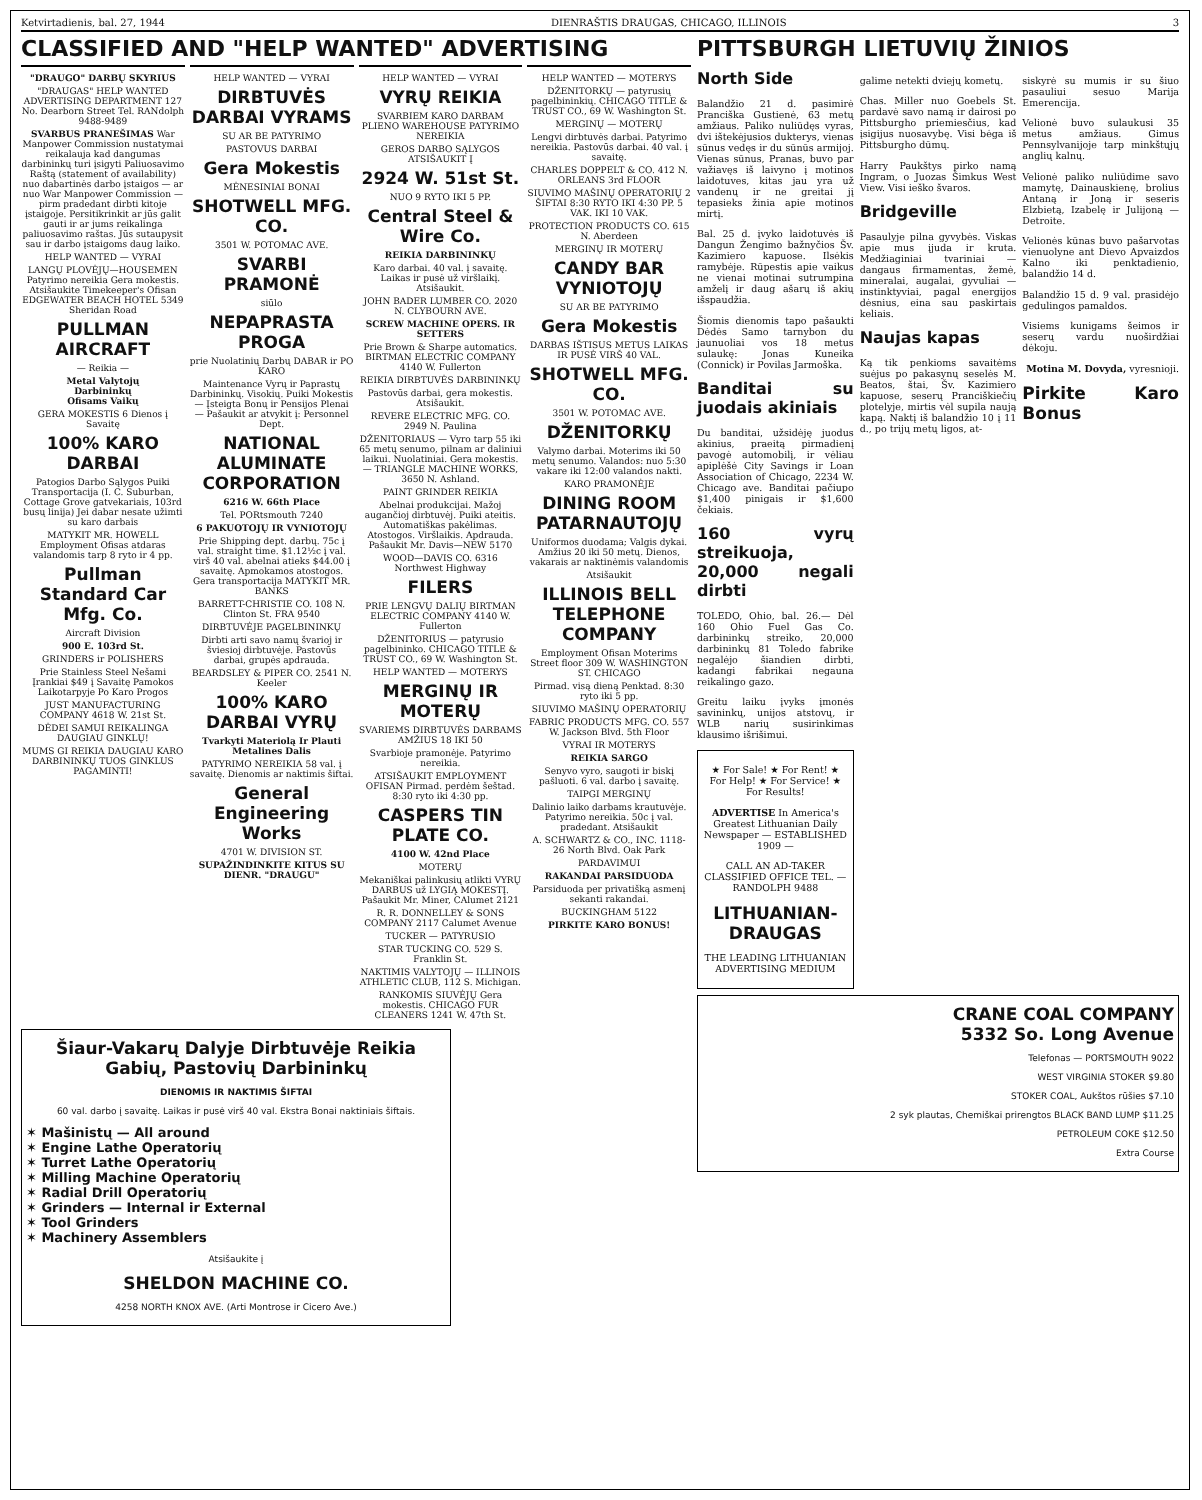Ketvirtadienis, bal. 27, 1944 DIENRAŠTIS DRAUGAS, CHICAGO, ILLINOIS 3
CLASSIFIED AND "HELP WANTED" ADVERTISING
"DRAUGO" DARBŲ SKYRIUS
"DRAUGAS" HELP WANTED ADVERTISING DEPARTMENT 127 No. Dearborn Street Tel. RANdolph 9488-9489
SVARBUS PRANEŠIMAS War Manpower Commission nustatymai reikalauja kad dangumas darbininkų turi įsigyti Paliuosavimo Raštą (statement of availability) nuo dabartinės darbo įstaigos — ar nuo War Manpower Commission — pirm pradedant dirbti kitoje įstaigoje. Persitikrinkit ar jūs galit gauti ir ar jums reikalinga paliuosavimo raštas. Jūs sutaupysit sau ir darbo įstaigoms daug laiko.
HELP WANTED — VYRAI
LANGŲ PLOVĖJŲ—HOUSEMEN Patyrimo nereikia Gera mokestis. Atsišaukite Timekeeper's Ofisan EDGEWATER BEACH HOTEL 5349 Sheridan Road
PULLMAN AIRCRAFT
— Reikia —
Metal Valytojų
Darbininkų
Ofisams Vaikų
GERA MOKESTIS 6 Dienos į Savaitę
100% KARO DARBAI
Patogios Darbo Sąlygos Puiki Transportacija (I. C. Suburban, Cottage Grove gatvekariais, 103rd busų linija) Jei dabar nesate užimti su karo darbais
MATYKIT MR. HOWELL Employment Ofisas atdaras valandomis tarp 8 ryto ir 4 pp.
Pullman Standard Car Mfg. Co.
Aircraft Division
900 E. 103rd St.
GRINDERS ir POLISHERS
Prie Stainless Steel Nešami Įrankiai $49 į Savaitę Pamokos Laikotarpyje Po Karo Progos
JUST MANUFACTURING COMPANY 4618 W. 21st St.
DĖDEI SAMUI REIKALINGA DAUGIAU GINKLŲ!
MUMS GI REIKIA DAUGIAU KARO DARBININKŲ TUOS GINKLUS PAGAMINTI!
HELP WANTED — VYRAI
DIRBTUVĖS DARBAI VYRAMS
SU AR BE PATYRIMO
PASTOVUS DARBAI
Gera Mokestis
MĖNESINIAI BONAI
SHOTWELL MFG. CO.
3501 W. POTOMAC AVE.
SVARBI PRAMONĖ
siūlo
NEPAPRASTA PROGA
prie Nuolatinių Darbų DABAR ir PO KARO
Maintenance Vyrų ir Paprastų Darbininkų. Visokių. Puiki Mokestis — Įsteigta Bonų ir Pensijos Plenai — Pašaukit ar atvykit į: Personnel Dept.
NATIONAL ALUMINATE CORPORATION
6216 W. 66th Place
Tel. PORtsmouth 7240
6 PAKUOTOJŲ IR VYNIOTOJŲ
Prie Shipping dept. darbų. 75c į val. straight time. $1.12½c į val. virš 40 val. abelnai atieks $44.00 į savaitę. Apmokamos atostogos. Gera transportacija MATYKIT MR. BANKS
BARRETT-CHRISTIE CO. 108 N. Clinton St. FRA 9540
DIRBTUVĖJE PAGELBININKŲ
Dirbti arti savo namų švarioj ir šviesioj dirbtuvėje. Pastovūs darbai, grupės apdrauda.
BEARDSLEY & PIPER CO. 2541 N. Keeler
100% KARO DARBAI VYRŲ
Tvarkyti Materiolą Ir Plauti Metalines Dalis
PATYRIMO NEREIKIA 58 val. į savaitę. Dienomis ar naktimis šiftai.
General Engineering Works
4701 W. DIVISION ST.
SUPAŽINDINKITE KITUS SU DIENR. "DRAUGU"
HELP WANTED — VYRAI
VYRŲ REIKIA
SVARBIEM KARO DARBAM PLIENO WAREHOUSE PATYRIMO NEREIKIA
GEROS DARBO SĄLYGOS ATSIŠAUKIT Į
2924 W. 51st St.
NUO 9 RYTO IKI 5 PP.
Central Steel & Wire Co.
REIKIA DARBININKŲ
Karo darbai. 40 val. į savaitę. Laikas ir pusė už viršlaikį. Atsišaukit.
JOHN BADER LUMBER CO. 2020 N. CLYBOURN AVE.
SCREW MACHINE OPERS. IR SETTERS
Prie Brown & Sharpe automatics. BIRTMAN ELECTRIC COMPANY 4140 W. Fullerton
REIKIA DIRBTUVĖS DARBININKŲ
Pastovūs darbai, gera mokestis. Atsišaukit.
REVERE ELECTRIC MFG. CO. 2949 N. Paulina
DŽENITORIAUS — Vyro tarp 55 iki 65 metų senumo, pilnam ar daliniui laikui. Nuolatiniai. Gera mokestis. — TRIANGLE MACHINE WORKS, 3650 N. Ashland.
PAINT GRINDER REIKIA
Abelnai produkcijai. Mažoj augančioj dirbtuvėj. Puiki ateitis. Automatiškas pakėlimas. Atostogos. Viršlaikis. Apdrauda. Pašaukit Mr. Davis—NEW 5170
WOOD—DAVIS CO. 6316 Northwest Highway
FILERS
PRIE LENGVŲ DALIŲ BIRTMAN ELECTRIC COMPANY 4140 W. Fullerton
DŽENITORIUS — patyrusio pagelbininko. CHICAGO TITLE & TRUST CO., 69 W. Washington St.
HELP WANTED — MOTERYS
MERGINŲ IR MOTERŲ
SVARIEMS DIRBTUVĖS DARBAMS AMŽIUS 18 IKI 50
Svarbioje pramonėje. Patyrimo nereikia.
ATSIŠAUKIT EMPLOYMENT OFISAN Pirmad. perdėm šeštad. 8:30 ryto iki 4:30 pp.
CASPERS TIN PLATE CO.
4100 W. 42nd Place
MOTERŲ
Mekaniškai palinkusių atlikti VYRŲ DARBUS už LYGIĄ MOKESTĮ. Pašaukit Mr. Miner, CAlumet 2121
R. R. DONNELLEY & SONS COMPANY 2117 Calumet Avenue
TUCKER — PATYRUSIO
STAR TUCKING CO. 529 S. Franklin St.
NAKTIMIS VALYTOJŲ — ILLINOIS ATHLETIC CLUB, 112 S. Michigan.
RANKOMIS SIUVĖJŲ Gera mokestis. CHICAGO FUR CLEANERS 1241 W. 47th St.
HELP WANTED — MOTERYS
DŽENITORKŲ — patyrusių pagelbininkių. CHICAGO TITLE & TRUST CO., 69 W. Washington St.
MERGINŲ — MOTERŲ
Lengvi dirbtuvės darbai. Patyrimo nereikia. Pastovūs darbai. 40 val. į savaitę.
CHARLES DOPPELT & CO. 412 N. ORLEANS 3rd FLOOR
SIUVIMO MAŠINŲ OPERATORIŲ 2 ŠIFTAI 8:30 RYTO IKI 4:30 PP. 5 VAK. IKI 10 VAK.
PROTECTION PRODUCTS CO. 615 N. Aberdeen
MERGINŲ IR MOTERŲ
CANDY BAR VYNIOTOJŲ
SU AR BE PATYRIMO
Gera Mokestis
DARBAS IŠTISUS METUS LAIKAS IR PUSĖ VIRŠ 40 VAL.
SHOTWELL MFG. CO.
3501 W. POTOMAC AVE.
DŽENITORKŲ
Valymo darbai. Moterims iki 50 metų senumo. Valandos: nuo 5:30 vakare iki 12:00 valandos nakti.
KARO PRAMONĖJE
DINING ROOM PATARNAUTOJŲ
Uniformos duodama; Valgis dykai. Amžius 20 iki 50 metų. Dienos, vakarais ar naktinėmis valandomis
Atsišaukit
ILLINOIS BELL TELEPHONE COMPANY
Employment Ofisan Moterims Street floor 309 W. WASHINGTON ST. CHICAGO
Pirmad. visą dieną Penktad. 8:30 ryto iki 5 pp.
SIUVIMO MAŠINŲ OPERATORIŲ
FABRIC PRODUCTS MFG. CO. 557 W. Jackson Blvd. 5th Floor
VYRAI IR MOTERYS
REIKIA SARGO
Senyvo vyro, saugoti ir biskį pašluoti. 6 val. darbo į savaitę.
TAIPGI MERGINŲ
Dalinio laiko darbams krautuvėje. Patyrimo nereikia. 50c į val. pradedant. Atsišaukit
A. SCHWARTZ & CO., INC. 1118-26 North Blvd. Oak Park
PARDAVIMUI
RAKANDAI PARSIDUODA
Parsiduoda per privatišką asmenį sekanti rakandai.
BUCKINGHAM 5122
PIRKITE KARO BONUS!
Šiaur-Vakarų Dalyje Dirbtuvėje Reikia Gabių, Pastovių Darbininkų
DIENOMIS IR NAKTIMIS ŠIFTAI
60 val. darbo į savaitę. Laikas ir pusė virš 40 val. Ekstra Bonai naktiniais šiftais.
✶ Mašinistų — All around
✶ Engine Lathe Operatorių
✶ Turret Lathe Operatorių
✶ Milling Machine Operatorių
✶ Radial Drill Operatorių
✶ Grinders — Internal ir External
✶ Tool Grinders
✶ Machinery Assemblers
Atsišaukite į
SHELDON MACHINE CO.
4258 NORTH KNOX AVE. (Arti Montrose ir Cicero Ave.)
PITTSBURGH LIETUVIŲ ŽINIOS
North Side
Balandžio 21 d. pasimirė Pranciška Gustienė, 63 metų amžiaus. Paliko nuliūdęs vyras, dvi ištekėjusios dukterys, vienas sūnus vedęs ir du sūnūs armijoj. Vienas sūnus, Pranas, buvo par važiavęs iš laivyno į motinos laidotuves, kitas jau yra už vandenų ir ne greitai jį tepasieks žinia apie motinos mirtį.
Bal. 25 d. įvyko laidotuvės iš Dangun Žengimo bažnyčios Šv. Kazimiero kapuose. Ilsėkis ramybėje. Rūpestis apie vaikus ne vienai motinai sutrumpina amželį ir daug ašarų iš akių išspaudžia.
Šiomis dienomis tapo pašaukti Dėdės Samo tarnybon du jaunuoliai vos 18 metus sulaukę: Jonas Kuneika (Connick) ir Povilas Jarmoška.
Banditai su juodais akiniais
Du banditai, užsidėję juodus akinius, praeitą pirmadienį pavogė automobilį, ir vėliau apiplėšė City Savings ir Loan Association of Chicago, 2234 W. Chicago ave. Banditai pačiupo $1,400 pinigais ir $1,600 čekiais.
160 vyrų streikuoja, 20,000 negali dirbti
TOLEDO, Ohio, bal. 26.— Dėl 160 Ohio Fuel Gas Co. darbininkų streiko, 20,000 darbininkų 81 Toledo fabrike negalėjo šiandien dirbti, kadangi fabrikai negauna reikalingo gazo.
Greitu laiku įvyks įmonės savininkų, unijos atstovų, ir WLB narių susirinkimas klausimo išrišimui.
★ For Sale! ★ For Rent! ★ For Help! ★ For Service! ★ For Results!
ADVERTISE In America's Greatest Lithuanian Daily Newspaper — ESTABLISHED 1909 —
CALL AN AD-TAKER CLASSIFIED OFFICE TEL. — RANDOLPH 9488
LITHUANIAN-DRAUGAS
THE LEADING LITHUANIAN ADVERTISING MEDIUM
galime netekti dviejų kometų.
Chas. Miller nuo Goebels St. pardavė savo namą ir dairosi po Pittsburgho priemiesčius, kad įsigijus nuosavybę. Visi bėga iš Pittsburgho dūmų.
Harry Paukštys pirko namą Ingram, o Juozas Šimkus West View. Visi ieško švaros.
Bridgeville
Pasaulyje pilna gyvybės. Viskas apie mus įjuda ir kruta. Medžiaginiai tvariniai — dangaus firmamentas, žemė, mineralai, augalai, gyvuliai — instinktyviai, pagal energijos dėsnius, eina sau paskirtais keliais.
Naujas kapas
Ką tik penkioms savaitėms suėjus po pakasynų seselės M. Beatos, štai, Šv. Kazimiero kapuose, seserų Pranciškiečių plotelyje, mirtis vėl supila naują kapą. Naktį iš balandžio 10 į 11 d., po trijų metų ligos, at-
siskyrė su mumis ir su šiuo pasauliui sesuo Marija Emerencija.
Velionė buvo sulaukusi 35 metus amžiaus. Gimus Pennsylvanijoje tarp minkštųjų anglių kalnų.
Velionė paliko nuliūdime savo mamytę, Dainauskienę, brolius Antaną ir Joną ir seseris Elzbietą, Izabelę ir Julijoną — Detroite.
Velionės kūnas buvo pašarvotas vienuolyne ant Dievo Apvaizdos Kalno iki penktadienio, balandžio 14 d.
Balandžio 15 d. 9 val. prasidėjo gedulingos pamaldos.
Visiems kunigams šeimos ir seserų vardu nuoširdžiai dėkoju.
Motina M. Dovyda, vyresnioji.
Pirkite Karo Bonus
CRANE COAL COMPANY
5332 So. Long Avenue
Telefonas — PORTSMOUTH 9022
WEST VIRGINIA STOKER $9.80
STOKER COAL, Aukštos rūšies $7.10
2 syk plautas, Chemiškai prirengtos BLACK BAND LUMP $11.25
PETROLEUM COKE $12.50
Extra Course